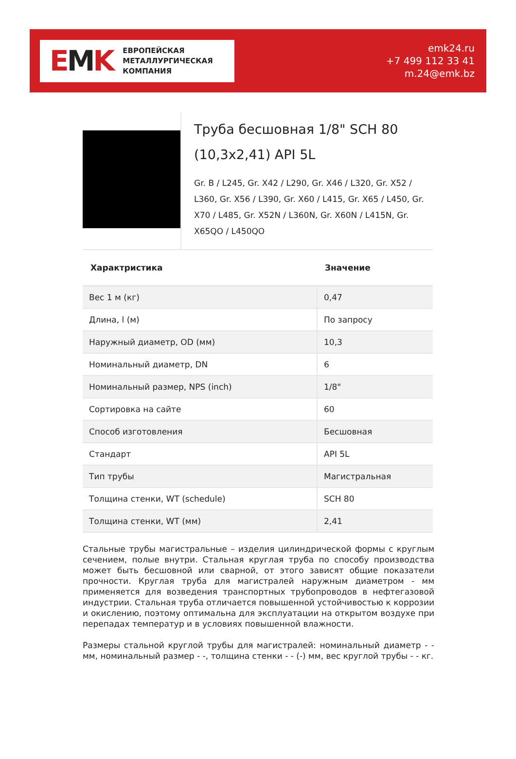EMK
ЕВРОПЕЙСКАЯ
МЕТАЛЛУРГИЧЕСКАЯ
КОМПАНИЯ
emk24.ru
+7 499 112 33 41
m.24@emk.bz
Труба бесшовная 1/8" SCH 80 (10,3x2,41) API 5L
Gr. B / L245, Gr. X42 / L290, Gr. X46 / L320, Gr. X52 / L360, Gr. X56 / L390, Gr. X60 / L415, Gr. X65 / L450, Gr. X70 / L485, Gr. X52N / L360N, Gr. X60N / L415N, Gr. X65QO / L450QO
| Характристика | Значение |
| --- | --- |
| Вес 1 м (кг) | 0,47 |
| Длина, l (м) | По запросу |
| Наружный диаметр, OD (мм) | 10,3 |
| Номинальный диаметр, DN | 6 |
| Номинальный размер, NPS (inch) | 1/8" |
| Сортировка на сайте | 60 |
| Способ изготовления | Бесшовная |
| Стандарт | API 5L |
| Тип трубы | Магистральная |
| Толщина стенки, WT (schedule) | SCH 80 |
| Толщина стенки, WT (мм) | 2,41 |
Стальные трубы магистральные – изделия цилиндрической формы с круглым сечением, полые внутри. Стальная круглая труба по способу производства может быть бесшовной или сварной, от этого зависят общие показатели прочности. Круглая труба для магистралей наружным диаметром - мм применяется для возведения транспортных трубопроводов в нефтегазовой индустрии. Стальная труба отличается повышенной устойчивостью к коррозии и окислению, поэтому оптимальна для эксплуатации на открытом воздухе при перепадах температур и в условиях повышенной влажности.
Размеры стальной круглой трубы для магистралей: номинальный диаметр - - мм, номинальный размер - -, толщина стенки - - (-) мм, вес круглой трубы - - кг.